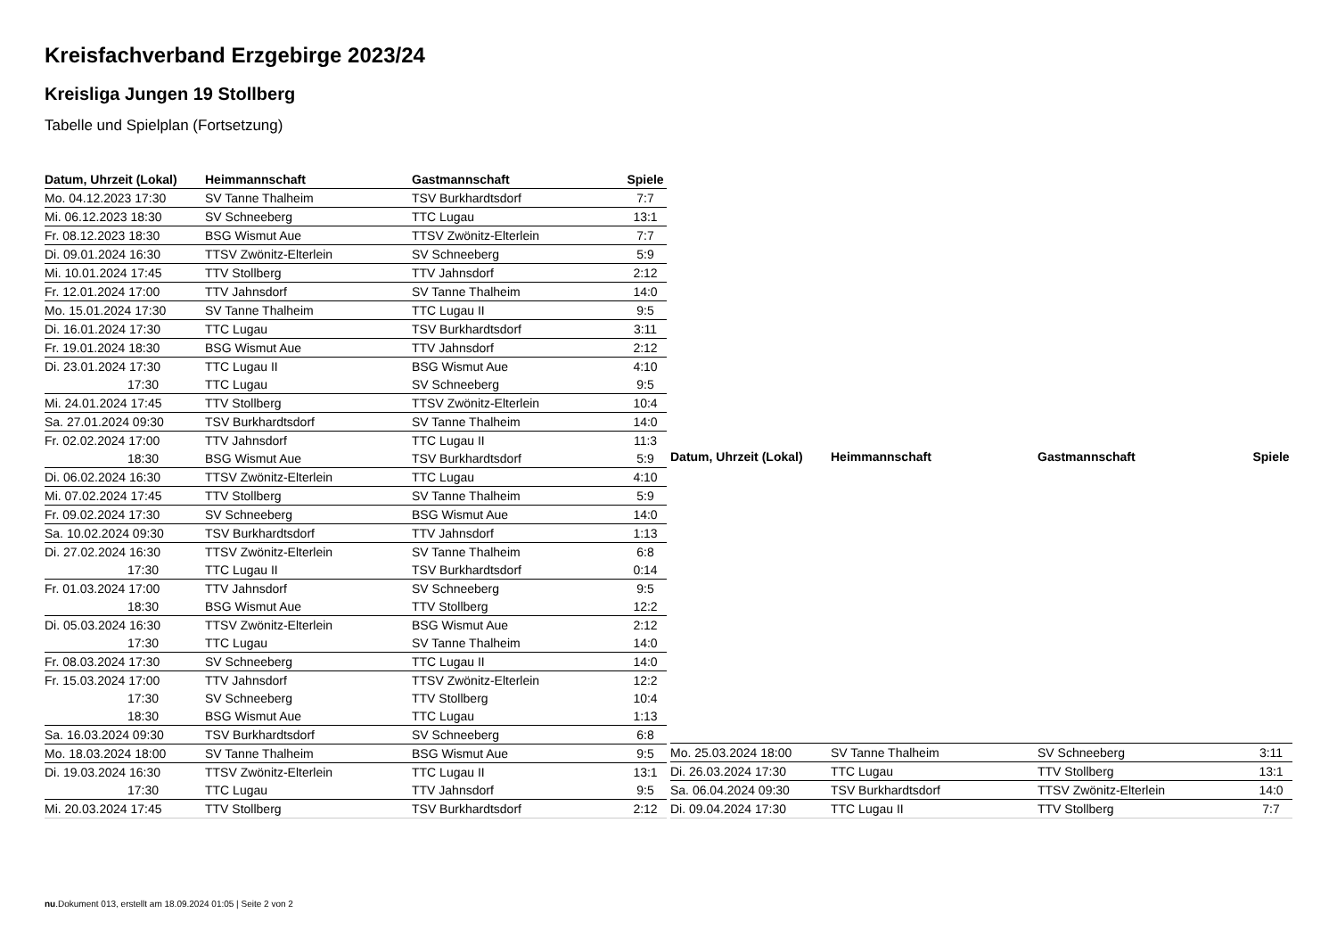Kreisfachverband Erzgebirge 2023/24
Kreisliga Jungen 19 Stollberg
Tabelle und Spielplan (Fortsetzung)
| Datum, Uhrzeit (Lokal) | Heimmannschaft | Gastmannschaft | Spiele |
| --- | --- | --- | --- |
| Mo. 04.12.2023 17:30 | SV Tanne Thalheim | TSV Burkhardtsdorf | 7:7 |
| Mi. 06.12.2023 18:30 | SV Schneeberg | TTC Lugau | 13:1 |
| Fr. 08.12.2023 18:30 | BSG Wismut Aue | TTSV Zwönitz-Elterlein | 7:7 |
| Di. 09.01.2024 16:30 | TTSV Zwönitz-Elterlein | SV Schneeberg | 5:9 |
| Mi. 10.01.2024 17:45 | TTV Stollberg | TTV Jahnsdorf | 2:12 |
| Fr. 12.01.2024 17:00 | TTV Jahnsdorf | SV Tanne Thalheim | 14:0 |
| Mo. 15.01.2024 17:30 | SV Tanne Thalheim | TTC Lugau II | 9:5 |
| Di. 16.01.2024 17:30 | TTC Lugau | TSV Burkhardtsdorf | 3:11 |
| Fr. 19.01.2024 18:30 | BSG Wismut Aue | TTV Jahnsdorf | 2:12 |
| Di. 23.01.2024 17:30 | TTC Lugau II | BSG Wismut Aue | 4:10 |
| 17:30 | TTC Lugau | SV Schneeberg | 9:5 |
| Mi. 24.01.2024 17:45 | TTV Stollberg | TTSV Zwönitz-Elterlein | 10:4 |
| Sa. 27.01.2024 09:30 | TSV Burkhardtsdorf | SV Tanne Thalheim | 14:0 |
| Fr. 02.02.2024 17:00 | TTV Jahnsdorf | TTC Lugau II | 11:3 |
| 18:30 | BSG Wismut Aue | TSV Burkhardtsdorf | 5:9 |
| Di. 06.02.2024 16:30 | TTSV Zwönitz-Elterlein | TTC Lugau | 4:10 |
| Mi. 07.02.2024 17:45 | TTV Stollberg | SV Tanne Thalheim | 5:9 |
| Fr. 09.02.2024 17:30 | SV Schneeberg | BSG Wismut Aue | 14:0 |
| Sa. 10.02.2024 09:30 | TSV Burkhardtsdorf | TTV Jahnsdorf | 1:13 |
| Di. 27.02.2024 16:30 | TTSV Zwönitz-Elterlein | SV Tanne Thalheim | 6:8 |
| 17:30 | TTC Lugau II | TSV Burkhardtsdorf | 0:14 |
| Fr. 01.03.2024 17:00 | TTV Jahnsdorf | SV Schneeberg | 9:5 |
| 18:30 | BSG Wismut Aue | TTV Stollberg | 12:2 |
| Di. 05.03.2024 16:30 | TTSV Zwönitz-Elterlein | BSG Wismut Aue | 2:12 |
| 17:30 | TTC Lugau | SV Tanne Thalheim | 14:0 |
| Fr. 08.03.2024 17:30 | SV Schneeberg | TTC Lugau II | 14:0 |
| Fr. 15.03.2024 17:00 | TTV Jahnsdorf | TTSV Zwönitz-Elterlein | 12:2 |
| 17:30 | SV Schneeberg | TTV Stollberg | 10:4 |
| 18:30 | BSG Wismut Aue | TTC Lugau | 1:13 |
| Sa. 16.03.2024 09:30 | TSV Burkhardtsdorf | SV Schneeberg | 6:8 |
| Mo. 18.03.2024 18:00 | SV Tanne Thalheim | BSG Wismut Aue | 9:5 |
| Di. 19.03.2024 16:30 | TTSV Zwönitz-Elterlein | TTC Lugau II | 13:1 |
| 17:30 | TTC Lugau | TTV Jahnsdorf | 9:5 |
| Mi. 20.03.2024 17:45 | TTV Stollberg | TSV Burkhardtsdorf | 2:12 |
| Datum, Uhrzeit (Lokal) | Heimmannschaft | Gastmannschaft | Spiele |
| --- | --- | --- | --- |
| Mo. 25.03.2024 18:00 | SV Tanne Thalheim | SV Schneeberg | 3:11 |
| Di. 26.03.2024 17:30 | TTC Lugau | TTV Stollberg | 13:1 |
| Sa. 06.04.2024 09:30 | TSV Burkhardtsdorf | TTSV Zwönitz-Elterlein | 14:0 |
| Di. 09.04.2024 17:30 | TTC Lugau II | TTV Stollberg | 7:7 |
nu.Dokument 013, erstellt am 18.09.2024 01:05 | Seite 2 von 2